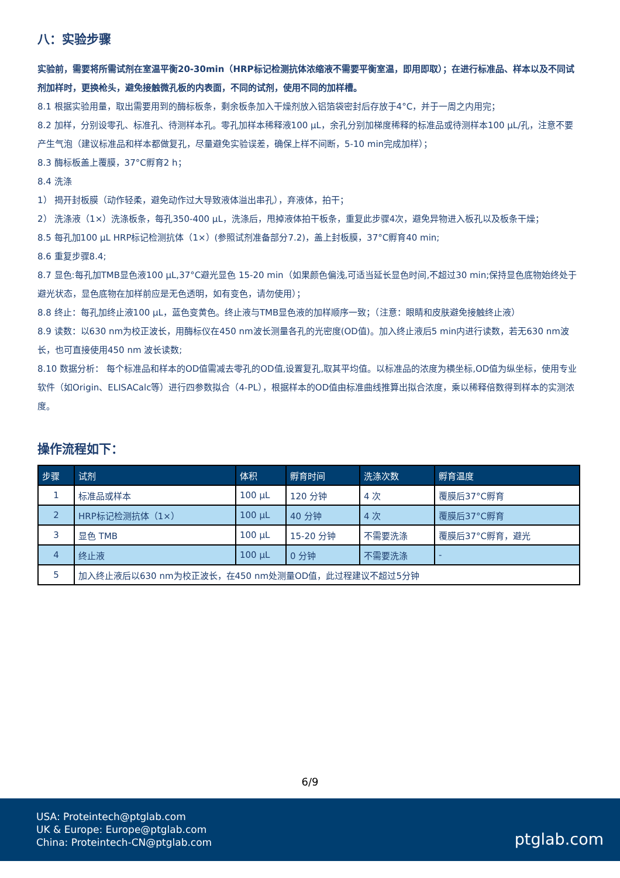八：实验步骤
实验前，需要将所需试剂在室温平衡20-30min（HRP标记检测抗体浓缩液不需要平衡室温，即用即取）；在进行标准品、样本以及不同试剂加样时，更换枪头，避免接触微孔板的内表面，不同的试剂，使用不同的加样槽。
8.1 根据实验用量，取出需要用到的酶标板条，剩余板条加入干燥剂放入铝箔袋密封后存放于4°C，并于一周之内用完；
8.2 加样，分别设零孔、标准孔、待测样本孔。零孔加样本稀释液100 μL，余孔分别加梯度稀释的标准品或待测样本100 μL/孔，注意不要产生气泡（建议标准品和样本都做复孔，尽量避免实验误差，确保上样不间断，5-10 min完成加样）；
8.3 酶标板盖上覆膜，37°C孵育2 h；
8.4 洗涤
1） 揭开封板膜（动作轻柔，避免动作过大导致液体溢出串孔），弃液体，拍干；
2） 洗涤液（1×）洗涤板条，每孔350-400 μL，洗涤后，甩掉液体拍干板条，重复此步骤4次，避免异物进入板孔以及板条干燥；
8.5 每孔加100 μL HRP标记检测抗体（1×）(参照试剂准备部分7.2)，盖上封板膜，37°C孵育40 min;
8.6 重复步骤8.4;
8.7 显色:每孔加TMB显色液100 μL,37°C避光显色 15-20 min（如果颜色偏浅,可适当延长显色时间,不超过30 min;保持显色底物始终处于避光状态，显色底物在加样前应是无色透明，如有变色，请勿使用）；
8.8 终止：每孔加终止液100 μL，蓝色变黄色。终止液与TMB显色液的加样顺序一致；（注意：眼睛和皮肤避免接触终止液）
8.9 读数：以630 nm为校正波长，用酶标仪在450 nm波长测量各孔的光密度(OD值)。加入终止液后5 min内进行读数，若无630 nm波长，也可直接使用450 nm 波长读数;
8.10 数据分析： 每个标准品和样本的OD值需减去零孔的OD值,设置复孔,取其平均值。以标准品的浓度为横坐标,OD值为纵坐标，使用专业软件（如Origin、ELISACalc等）进行四参数拟合（4-PL），根据样本的OD值由标准曲线推算出拟合浓度，乘以稀释倍数得到样本的实测浓度。
操作流程如下：
| 步骤 | 试剂 | 体积 | 孵育时间 | 洗涤次数 | 孵育温度 |
| --- | --- | --- | --- | --- | --- |
| 1 | 标准品或样本 | 100 μL | 120 分钟 | 4 次 | 覆膜后37°C孵育 |
| 2 | HRP标记检测抗体（1×） | 100 μL | 40 分钟 | 4 次 | 覆膜后37°C孵育 |
| 3 | 显色 TMB | 100 μL | 15-20 分钟 | 不需要洗涤 | 覆膜后37°C孵育，避光 |
| 4 | 终止液 | 100 μL | 0 分钟 | 不需要洗涤 | - |
| 5 | 加入终止液后以630 nm为校正波长，在450 nm处测量OD值，此过程建议不超过5分钟 | | | | |
6/9
USA: Proteintech@ptglab.com
UK & Europe: Europe@ptglab.com
China: Proteintech-CN@ptglab.com
ptglab.com